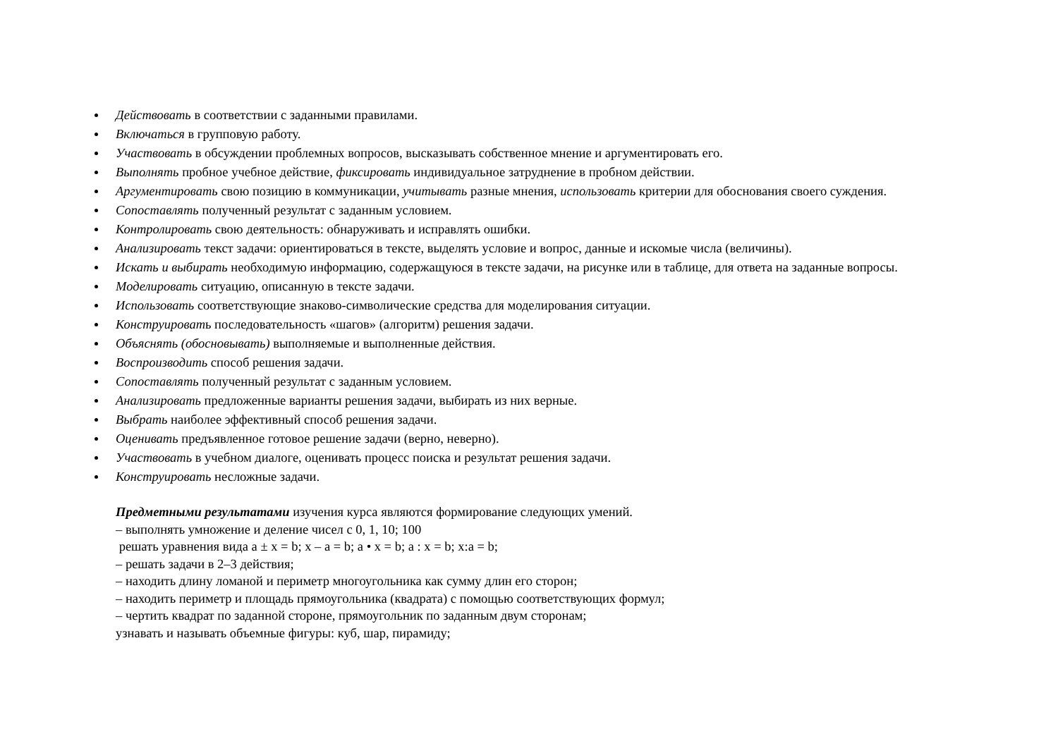Действовать в соответствии с заданными правилами.
Включаться в групповую работу.
Участвовать в обсуждении проблемных вопросов, высказывать собственное мнение и аргументировать его.
Выполнять пробное учебное действие, фиксировать индивидуальное затруднение в пробном действии.
Аргументировать свою позицию в коммуникации, учитывать разные мнения, использовать критерии для обоснования своего суждения.
Сопоставлять полученный результат с заданным условием.
Контролировать свою деятельность: обнаруживать и исправлять ошибки.
Анализировать текст задачи: ориентироваться в тексте, выделять условие и вопрос, данные и искомые числа (величины).
Искать и выбирать необходимую информацию, содержащуюся в тексте задачи, на рисунке или в таблице, для ответа на заданные вопросы.
Моделировать ситуацию, описанную в тексте задачи.
Использовать соответствующие знаково-символические средства для моделирования ситуации.
Конструировать последовательность «шагов» (алгоритм) решения задачи.
Объяснять (обосновывать) выполняемые и выполненные действия.
Воспроизводить способ решения задачи.
Сопоставлять полученный результат с заданным условием.
Анализировать предложенные варианты решения задачи, выбирать из них верные.
Выбрать наиболее эффективный способ решения задачи.
Оценивать предъявленное готовое решение задачи (верно, неверно).
Участвовать в учебном диалоге, оценивать процесс поиска и результат решения задачи.
Конструировать несложные задачи.
Предметными результатами изучения курса являются формирование следующих умений.
– выполнять умножение и деление чисел с 0, 1, 10; 100
решать уравнения вида а ± х = b; х – а = b; а • х = b; а : х = b; х:а = b;
– решать задачи в 2–3 действия;
– находить длину ломаной и периметр многоугольника как сумму длин его сторон;
– находить периметр и площадь прямоугольника (квадрата) с помощью соответствующих формул;
– чертить квадрат по заданной стороне, прямоугольник по заданным двум сторонам;
узнавать и называть объемные фигуры: куб, шар, пирамиду;